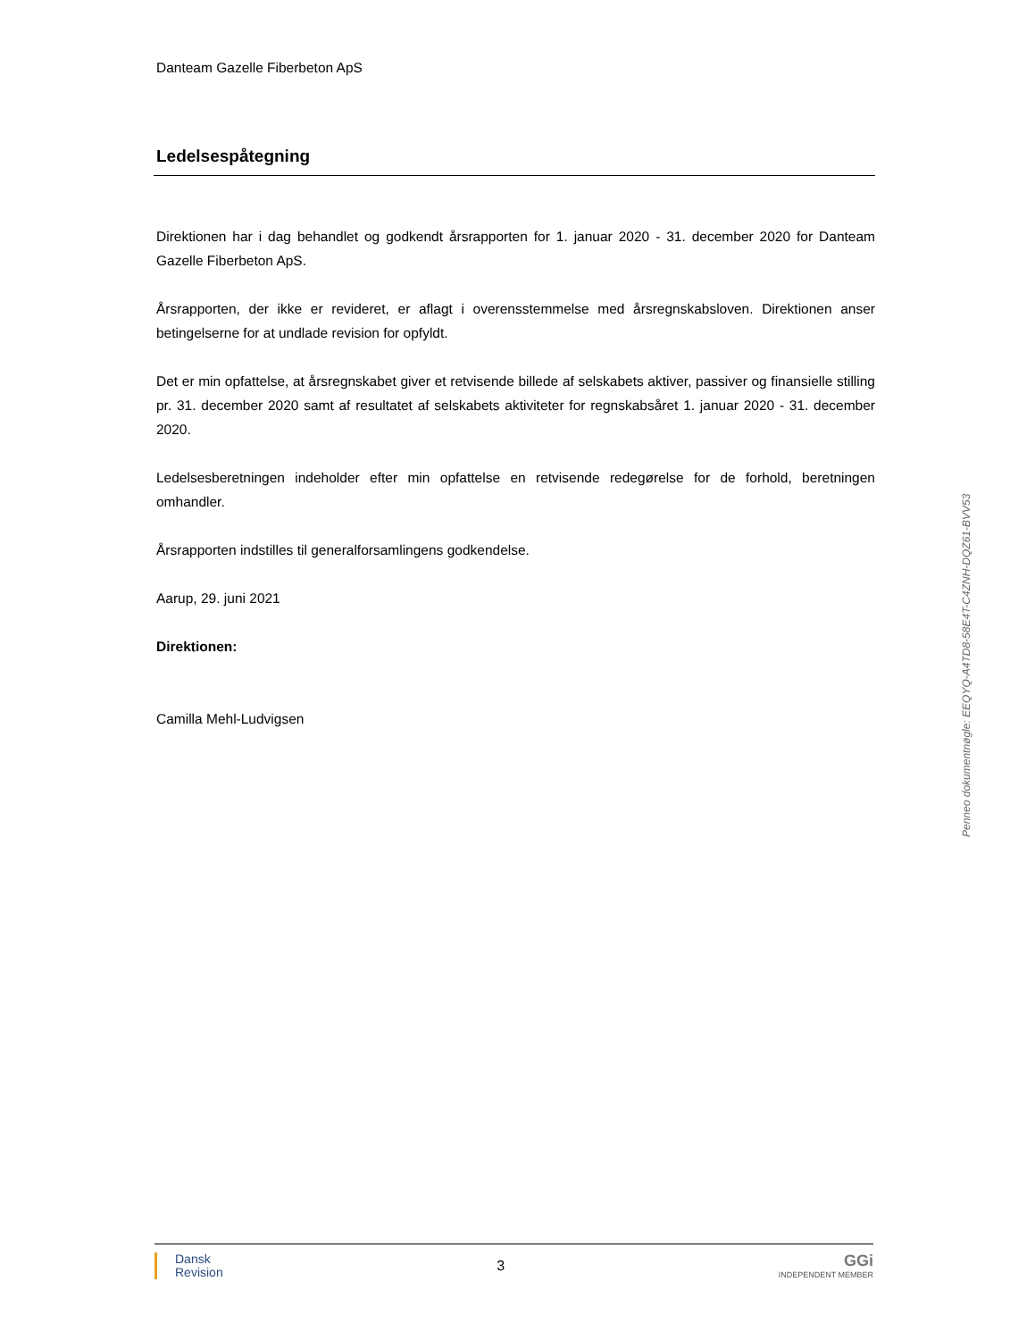Danteam Gazelle Fiberbeton ApS
Ledelsespåtegning
Direktionen har i dag behandlet og godkendt årsrapporten for 1. januar 2020 - 31. december 2020 for Danteam Gazelle Fiberbeton ApS.
Årsrapporten, der ikke er revideret, er aflagt i overensstemmelse med årsregnskabsloven. Direktionen anser betingelserne for at undlade revision for opfyldt.
Det er min opfattelse, at årsregnskabet giver et retvisende billede af selskabets aktiver, passiver og finansielle stilling pr. 31. december 2020 samt af resultatet af selskabets aktiviteter for regnskabsåret 1. januar 2020 - 31. december 2020.
Ledelsesberetningen indeholder efter min opfattelse en retvisende redegørelse for de forhold, beretningen omhandler.
Årsrapporten indstilles til generalforsamlingens godkendelse.
Aarup, 29. juni 2021
Direktionen:
Camilla Mehl-Ludvigsen
Penneo dokumentnøgle: EEQYQ-A4TD8-58E4T-C4ZNH-DQZ61-BVV53
Dansk
Revision
3
GGi
INDEPENDENT MEMBER